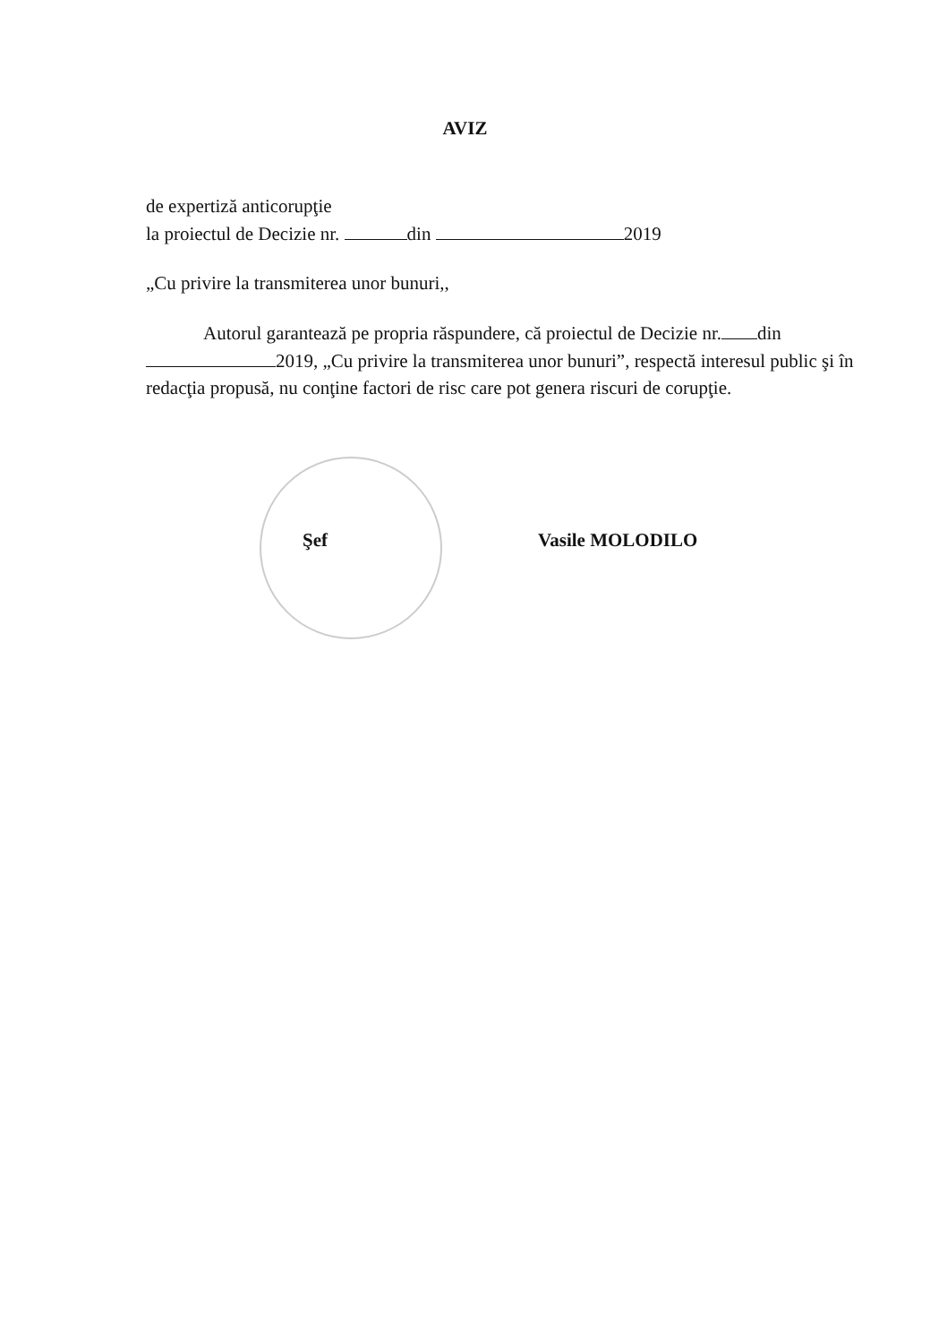AVIZ
de expertiză anticorupţie
la proiectul de Decizie nr. din 2019
„Cu privire la transmiterea unor bunuri,,
Autorul garantează pe propria răspundere, că proiectul de Decizie nr. din 2019, „Cu privire la transmiterea unor bunuri”, respectă interesul public şi în redacţia propusă, nu conţine factori de risc care pot genera riscuri de corupţie.
Şef Vasile MOLODILO